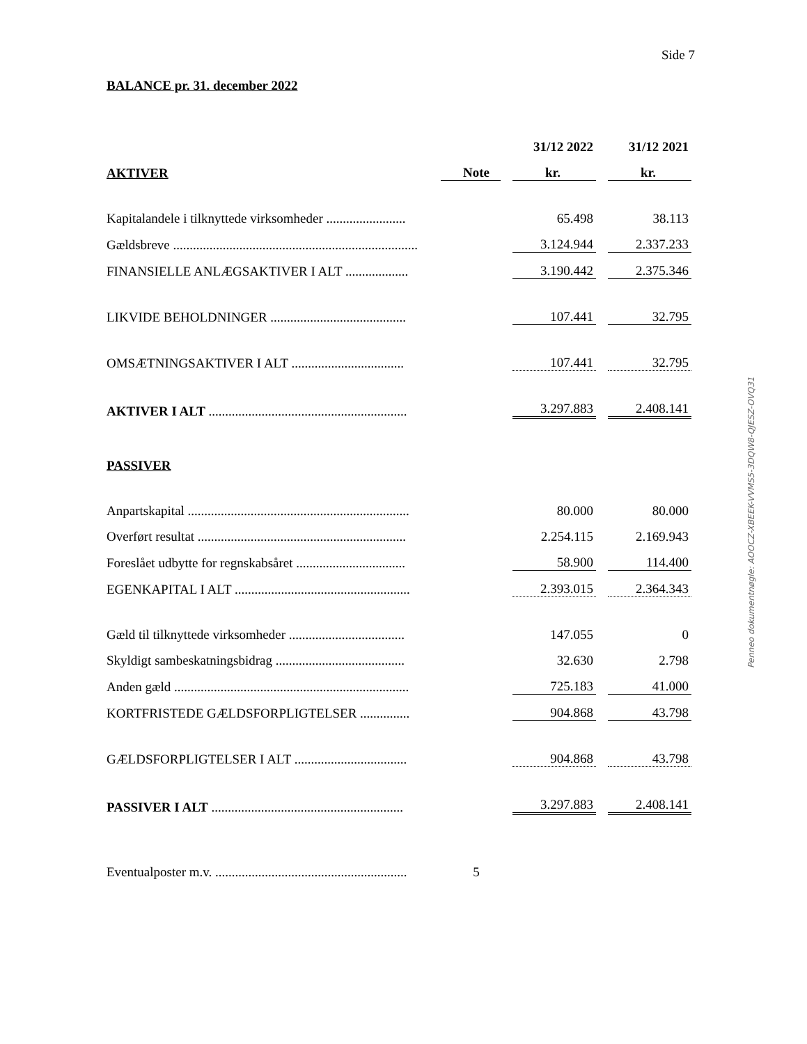Side 7
BALANCE pr. 31. december 2022
| | | | 31/12 2022 | | 31/12 2021 |
| --- | --- | --- | --- | --- | --- |
| AKTIVER | Note | | kr. | | kr. |
| Kapitalandele i tilknyttede virksomheder ........................ | | | 65.498 | | 38.113 |
| Gældsbreve .......................................................................... | | | 3.124.944 | | 2.337.233 |
| FINANSIELLE ANLÆGSAKTIVER I ALT ................... | | | 3.190.442 | | 2.375.346 |
| LIKVIDE BEHOLDNINGER ......................................... | | | 107.441 | | 32.795 |
| OMSÆTNINGSAKTIVER I ALT .................................. | | | 107.441 | | 32.795 |
| AKTIVER I ALT ............................................................ | | | 3.297.883 | | 2.408.141 |
| PASSIVER | | | | | |
| Anpartskapital ................................................................... | | | 80.000 | | 80.000 |
| Overført resultat ............................................................... | | | 2.254.115 | | 2.169.943 |
| Foreslået udbytte for regnskabsåret ................................. | | | 58.900 | | 114.400 |
| EGENKAPITAL I ALT ..................................................... | | | 2.393.015 | | 2.364.343 |
| Gæld til tilknyttede virksomheder ................................... | | | 147.055 | | 0 |
| Skyldigt sambeskatningsbidrag ....................................... | | | 32.630 | | 2.798 |
| Anden gæld ....................................................................... | | | 725.183 | | 41.000 |
| KORTFRISTEDE GÆLDSFORPLIGTELSER ............... | | | 904.868 | | 43.798 |
| GÆLDSFORPLIGTELSER I ALT .................................. | | | 904.868 | | 43.798 |
| PASSIVER I ALT .......................................................... | | | 3.297.883 | | 2.408.141 |
| Eventualposter m.v. .......................................................... | 5 | | | | |
Penneo dokumentnøgle: AOOCZ-XBEEK-VVMS5-3DQW8-QJESZ-OVQ31